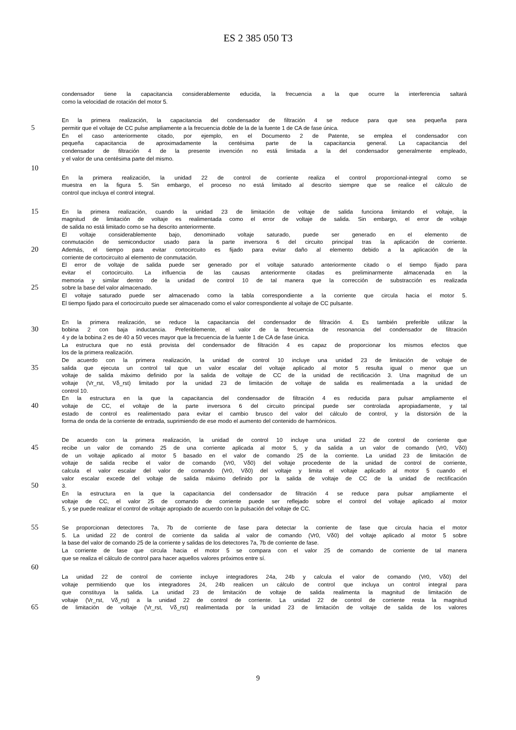ES 2 385 050 T3
condensador tiene la capacitancia considerablemente educida, la frecuencia a la que ocurre la interferencia saltará
como la velocidad de rotación del motor 5.
En la primera realización, la capacitancia del condensador de filtración 4 se reduce para que sea pequeña para
5 permitir que el voltaje de CC pulse ampliamente a la frecuencia doble de la de la fuente 1 de CA de fase única.
En el caso anteriormente citado, por ejemplo, en el Documento 2 de Patente, se emplea el condensador con
pequeña capacitancia de aproximadamente la centésima parte de la capacitancia general. La capacitancia del
condensador de filtración 4 de la presente invención no está limitada a la del condensador generalmente empleado,
y el valor de una centésima parte del mismo.
10
En la primera realización, la unidad 22 de control de corriente realiza el control proporcional-integral como se
muestra en la figura 5. Sin embargo, el proceso no está limitado al descrito siempre que se realice el cálculo de
control que incluya el control integral.
15 En la primera realización, cuando la unidad 23 de limitación de voltaje de salida funciona limitando el voltaje, la
magnitud de limitación de voltaje es realimentada como el error de voltaje de salida. Sin embargo, el error de voltaje
de salida no está limitado como se ha descrito anteriormente.
El voltaje considerablemente bajo, denominado voltaje saturado, puede ser generado en el elemento de
conmutación de semiconductor usado para la parte inversora 6 del circuito principal tras la aplicación de corriente.
20 Además, el tiempo para evitar cortocircuito es fijado para evitar daño al elemento debido a la aplicación de la
corriente de cortocircuito al elemento de conmutación.
El error de voltaje de salida puede ser generado por el voltaje saturado anteriormente citado o el tiempo fijado para
evitar el cortocircuito. La influencia de las causas anteriormente citadas es preliminarmente almacenada en la
memoria y similar dentro de la unidad de control 10 de tal manera que la corrección de substracción es realizada
25 sobre la base del valor almacenado.
El voltaje saturado puede ser almacenado como la tabla correspondiente a la corriente que circula hacia el motor 5.
El tiempo fijado para el cortocircuito puede ser almacenado como el valor correspondiente al voltaje de CC pulsante.
En la primera realización, se reduce la capacitancia del condensador de filtración 4. Es también preferible utilizar la
30 bobina 2 con baja inductancia. Preferiblemente, el valor de la frecuencia de resonancia del condensador de filtración
4 y de la bobina 2 es de 40 a 50 veces mayor que la frecuencia de la fuente 1 de CA de fase única.
La estructura que no está provista del condensador de filtración 4 es capaz de proporcionar los mismos efectos que
los de la primera realización.
De acuerdo con la primera realización, la unidad de control 10 incluye una unidad 23 de limitación de voltaje de
35 salida que ejecuta un control tal que un valor escalar del voltaje aplicado al motor 5 resulta igual o menor que un
voltaje de salida máximo definido por la salida de voltaje de CC de la unidad de rectificación 3. Una magnitud de un
voltaje (Vr_rst, Vδ_rst) limitado por la unidad 23 de limitación de voltaje de salida es realimentada a la unidad de
control 10.
En la estructura en la que la capacitancia del condensador de filtración 4 es reducida para pulsar ampliamente el
40 voltaje de CC, el voltaje de la parte inversora 6 del circuito principal puede ser controlada apropiadamente, y tal
estado de control es realimentado para evitar el cambio brusco del valor del cálculo de control, y la distorsión de la
forma de onda de la corriente de entrada, suprimiendo de ese modo el aumento del contenido de harmónicos.
De acuerdo con la primera realización, la unidad de control 10 incluye una unidad 22 de control de corriente que
45 recibe un valor de comando 25 de una corriente aplicada al motor 5, y da salida a un valor de comando (Vr0, Vδ0)
de un voltaje aplicado al motor 5 basado en el valor de comando 25 de la corriente. La unidad 23 de limitación de
voltaje de salida recibe el valor de comando (Vr0, Vδ0) del voltaje procedente de la unidad de control de corriente,
calcula el valor escalar del valor de comando (Vr0, Vδ0) del voltaje y limita el voltaje aplicado al motor 5 cuando el
valor escalar excede del voltaje de salida máximo definido por la salida de voltaje de CC de la unidad de rectificación
50 3.
En la estructura en la que la capacitancia del condensador de filtración 4 se reduce para pulsar ampliamente el
voltaje de CC, el valor 25 de comando de corriente puede ser reflejado sobre el control del voltaje aplicado al motor
5, y se puede realizar el control de voltaje apropiado de acuerdo con la pulsación del voltaje de CC.
55 Se proporcionan detectores 7a, 7b de corriente de fase para detectar la corriente de fase que circula hacia el motor
5. La unidad 22 de control de corriente da salida al valor de comando (Vr0, Vδ0) del voltaje aplicado al motor 5 sobre
la base del valor de comando 25 de la corriente y salidas de los detectores 7a, 7b de corriente de fase.
La corriente de fase que circula hacia el motor 5 se compara con el valor 25 de comando de corriente de tal manera
que se realiza el cálculo de control para hacer aquellos valores próximos entre sí.
60
La unidad 22 de control de corriente incluye integradores 24a, 24b y calcula el valor de comando (Vr0, Vδ0) del
voltaje permitiendo que los integradores 24, 24b realicen un cálculo de control que incluya un control integral para
que constituya la salida. La unidad 23 de limitación de voltaje de salida realimenta la magnitud de limitación de
voltaje (Vr_rst, Vδ_rst) a la unidad 22 de control de corriente. La unidad 22 de control de corriente resta la magnitud
65 de limitación de voltaje (Vr_rst, Vδ_rst) realimentada por la unidad 23 de limitación de voltaje de salida de los valores
9